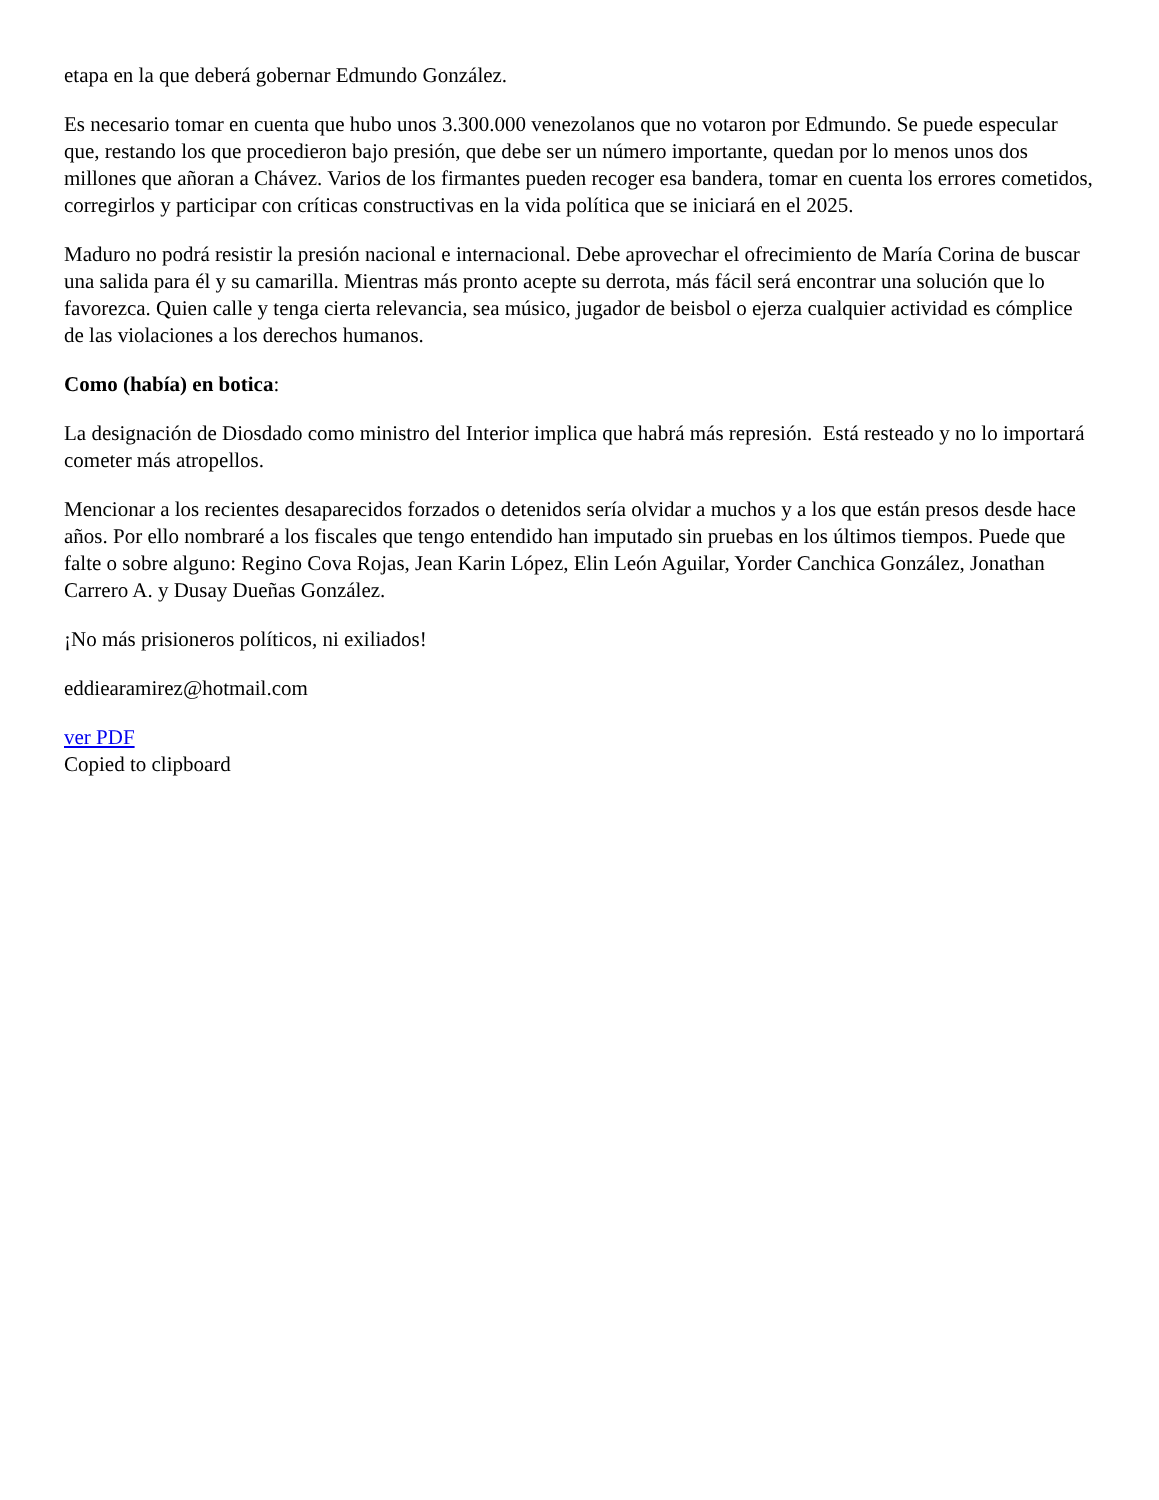etapa en la que deberá gobernar Edmundo González.
Es necesario tomar en cuenta que hubo unos 3.300.000 venezolanos que no votaron por Edmundo. Se puede especular que, restando los que procedieron bajo presión, que debe ser un número importante, quedan por lo menos unos dos millones que añoran a Chávez. Varios de los firmantes pueden recoger esa bandera, tomar en cuenta los errores cometidos, corregirlos y participar con críticas constructivas en la vida política que se iniciará en el 2025.
Maduro no podrá resistir la presión nacional e internacional. Debe aprovechar el ofrecimiento de María Corina de buscar una salida para él y su camarilla. Mientras más pronto acepte su derrota, más fácil será encontrar una solución que lo favorezca. Quien calle y tenga cierta relevancia, sea músico, jugador de beisbol o ejerza cualquier actividad es cómplice de las violaciones a los derechos humanos.
Como (había) en botica:
La designación de Diosdado como ministro del Interior implica que habrá más represión. Está resteado y no lo importará cometer más atropellos.
Mencionar a los recientes desaparecidos forzados o detenidos sería olvidar a muchos y a los que están presos desde hace años. Por ello nombraré a los fiscales que tengo entendido han imputado sin pruebas en los últimos tiempos. Puede que falte o sobre alguno: Regino Cova Rojas, Jean Karin López, Elin León Aguilar, Yorder Canchica González, Jonathan Carrero A. y Dusay Dueñas González.
¡No más prisioneros políticos, ni exiliados!
eddiearamirez@hotmail.com
ver PDF
Copied to clipboard